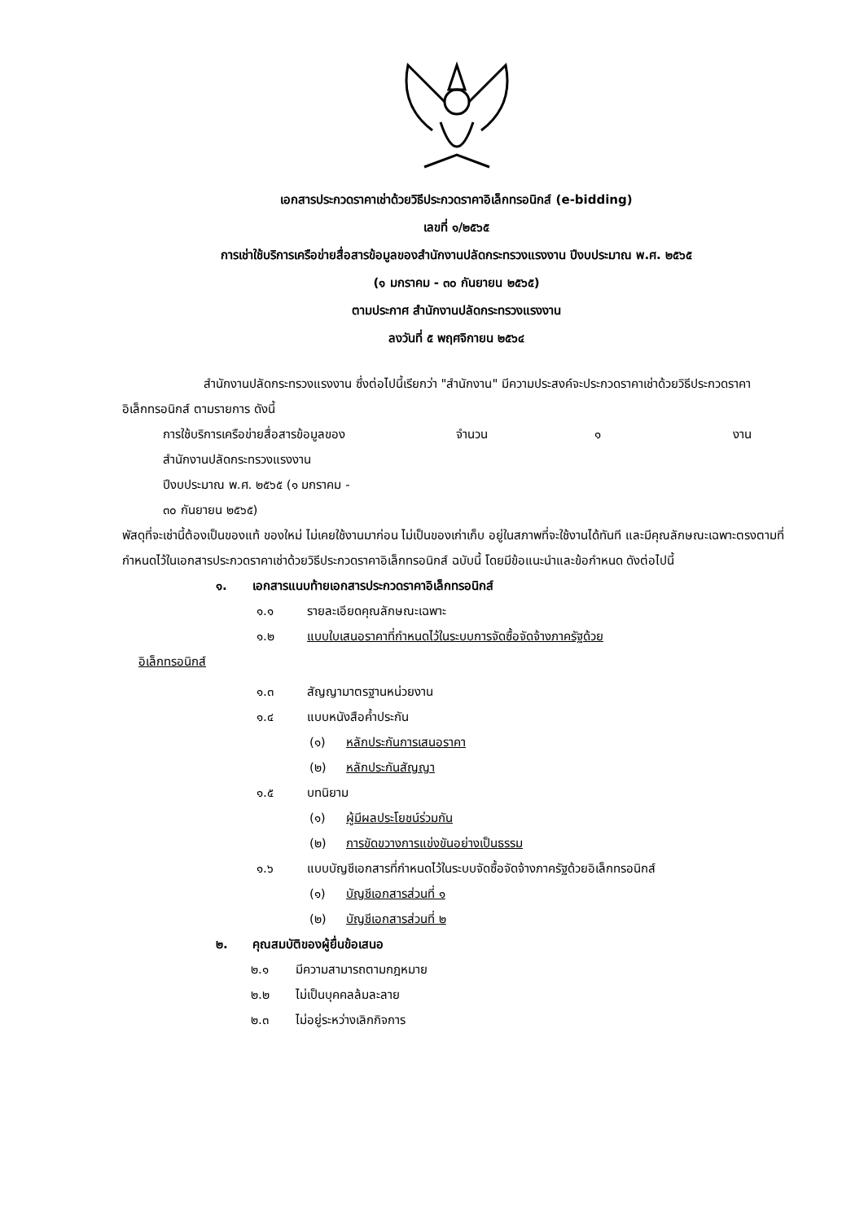เอกสารประกวดราคาเช่าด้วยวิธีประกวดราคาอิเล็กทรอนิกส์ (e-bidding)
เลขที่ ๑/๒๕๖๕
การเช่าใช้บริการเครือข่ายสื่อสารข้อมูลของสำนักงานปลัดกระทรวงแรงงาน ปีงบประมาณ พ.ศ. ๒๕๖๕
(๑ มกราคม - ๓๐ กันยายน ๒๕๖๕)
ตามประกาศ สำนักงานปลัดกระทรวงแรงงาน
ลงวันที่ ๕ พฤศจิกายน ๒๕๖๔
สำนักงานปลัดกระทรวงแรงงาน ซึ่งต่อไปนี้เรียกว่า "สำนักงาน" มีความประสงค์จะประกวดราคาเช่าด้วยวิธีประกวดราคาอิเล็กทรอนิกส์ ตามรายการ ดังนี้
การใช้บริการเครือข่ายสื่อสารข้อมูลของ
สำนักงานปลัดกระทรวงแรงงาน
ปีงบประมาณ พ.ศ. ๒๕๖๕ (๑ มกราคม -
๓๐ กันยายน ๒๕๖๕) จำนวน ๑ งาน
พัสดุที่จะเช่านี้ต้องเป็นของแท้ ของใหม่ ไม่เคยใช้งานมาก่อน ไม่เป็นของเก่าเก็บ อยู่ในสภาพที่จะใช้งานได้ทันที และมีคุณลักษณะเฉพาะตรงตามที่กำหนดไว้ในเอกสารประกวดราคาเช่าด้วยวิธีประกวดราคาอิเล็กทรอนิกส์ ฉบับนี้ โดยมีข้อแนะนำและข้อกำหนด ดังต่อไปนี้
๑. เอกสารแนบท้ายเอกสารประกวดราคาอิเล็กทรอนิกส์
๑.๑ รายละเอียดคุณลักษณะเฉพาะ
๑.๒ แบบใบเสนอราคาที่กำหนดไว้ในระบบการจัดซื้อจัดจ้างภาครัฐด้วย
อิเล็กทรอนิกส์
๑.๓ สัญญามาตรฐานหน่วยงาน
๑.๔ แบบหนังสือค้ำประกัน
(๑) หลักประกันการเสนอราคา
(๒) หลักประกันสัญญา
๑.๕ บทนิยาม
(๑) ผู้มีผลประโยชน์ร่วมกัน
(๒) การขัดขวางการแข่งขันอย่างเป็นธรรม
๑.๖ แบบบัญชีเอกสารที่กำหนดไว้ในระบบจัดซื้อจัดจ้างภาครัฐด้วยอิเล็กทรอนิกส์
(๑) บัญชีเอกสารส่วนที่ ๑
(๒) บัญชีเอกสารส่วนที่ ๒
๒. คุณสมบัติของผู้ยื่นข้อเสนอ
๒.๑ มีความสามารถตามกฎหมาย
๒.๒ ไม่เป็นบุคคลล้มละลาย
๒.๓ ไม่อยู่ระหว่างเลิกกิจการ